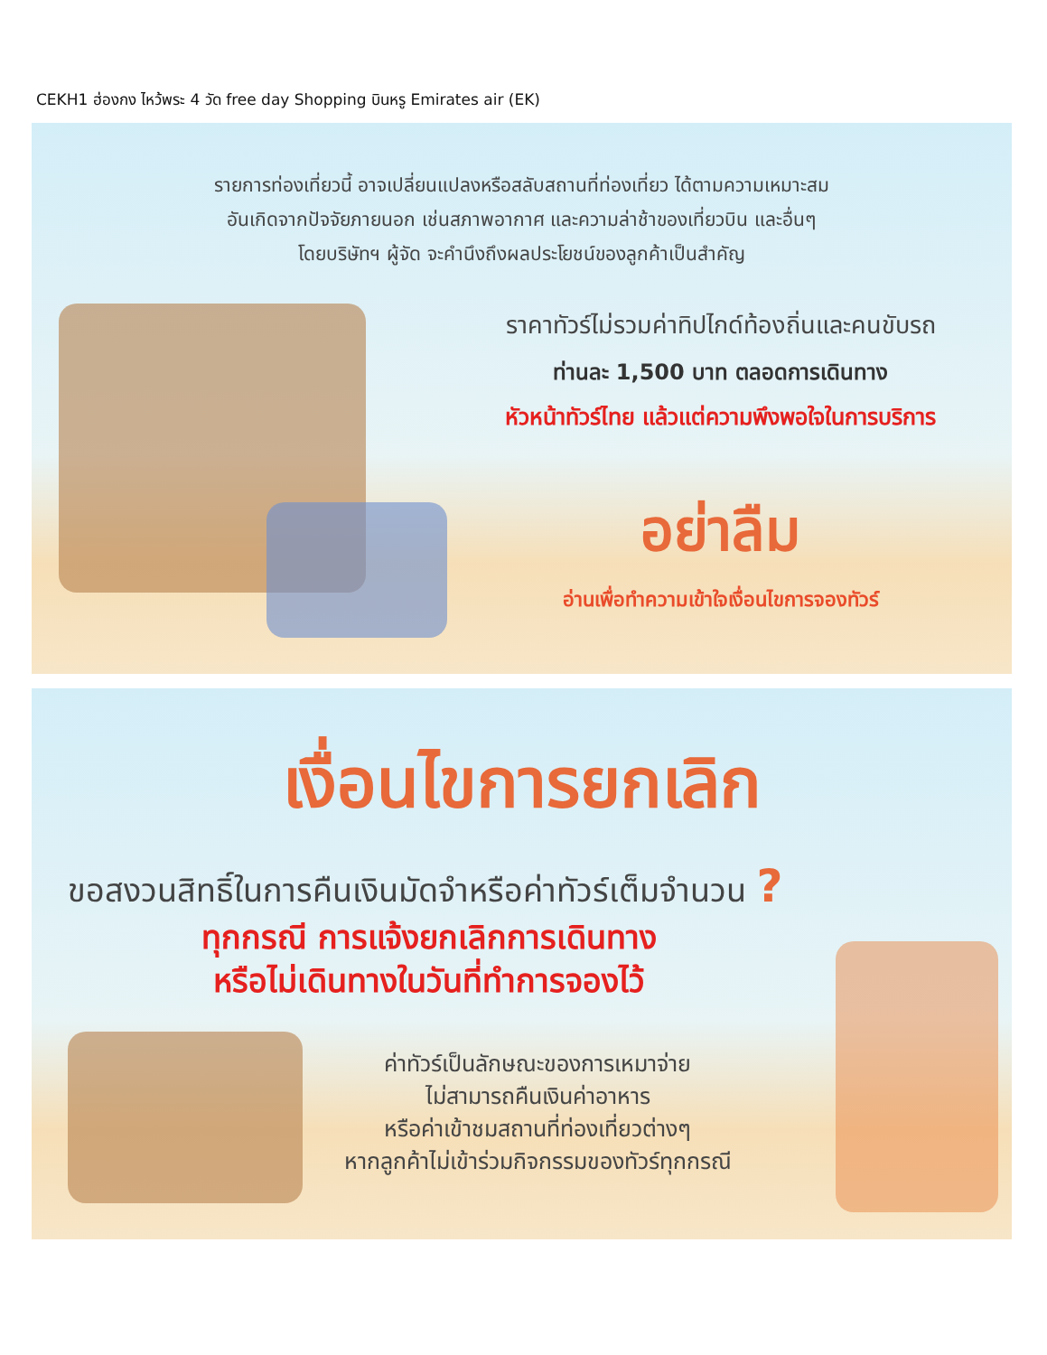CEKH1 ฮ่องกง ไหว้พระ 4 วัด free day Shopping บินหรู Emirates air (EK)
รายการท่องเที่ยวนี้ อาจเปลี่ยนแปลงหรือสลับสถานที่ท่องเที่ยว ได้ตามความเหมาะสม
อันเกิดจากปัจจัยภายนอก เช่นสภาพอากาศ และความล่าช้าของเที่ยวบิน และอื่นๆ
โดยบริษัทฯ ผู้จัด จะคำนึงถึงผลประโยชน์ของลูกค้าเป็นสำคัญ
ราคาทัวร์ไม่รวมค่าทิปไกด์ท้องถิ่นและคนขับรถ
ท่านละ 1,500 บาท ตลอดการเดินทาง
หัวหน้าทัวร์ไทย แล้วแต่ความพึงพอใจในการบริการ
อย่าลืม
อ่านเพื่อทำความเข้าใจเงื่อนไขการจองทัวร์
เงื่อนไขการยกเลิก
ขอสงวนสิทธิ์ในการคืนเงินมัดจำหรือค่าทัวร์เต็มจำนวน ?
ทุกกรณี การแจ้งยกเลิกการเดินทาง
หรือไม่เดินทางในวันที่ทำการจองไว้
ค่าทัวร์เป็นลักษณะของการเหมาจ่าย
ไม่สามารถคืนเงินค่าอาหาร
หรือค่าเข้าชมสถานที่ท่องเที่ยวต่างๆ
หากลูกค้าไม่เข้าร่วมกิจกรรมของทัวร์ทุกกรณี